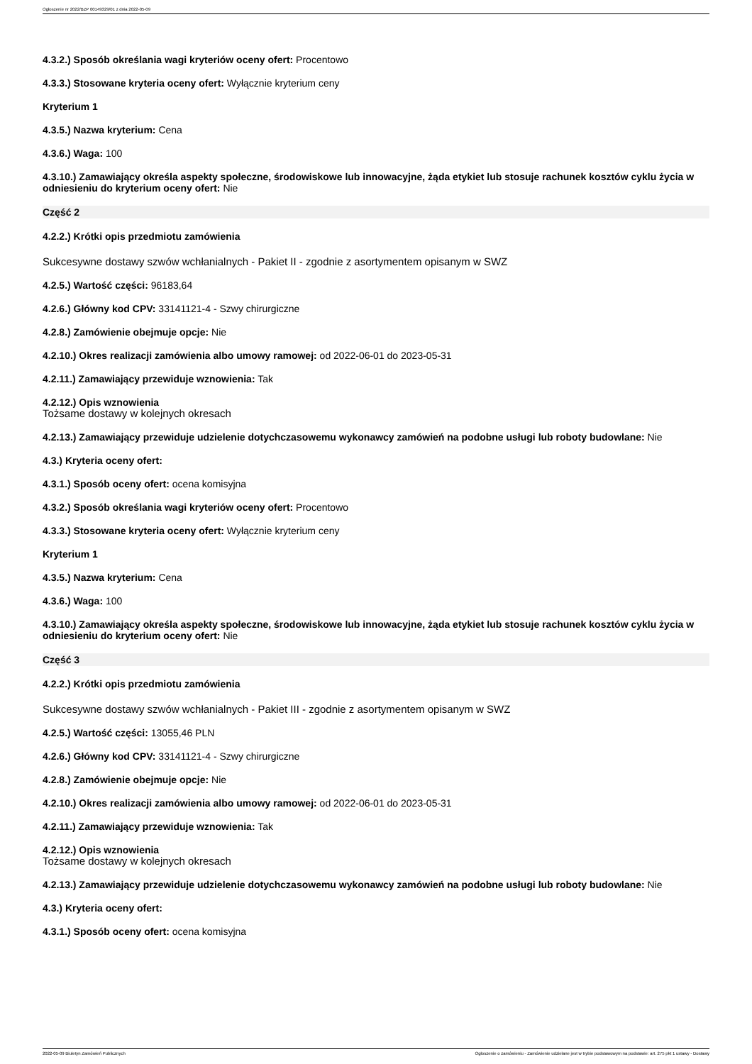Ogłoszenie nr 2022/BZP 00149329/01 z dnia 2022-05-09
4.3.2.) Sposób określania wagi kryteriów oceny ofert: Procentowo
4.3.3.) Stosowane kryteria oceny ofert: Wyłącznie kryterium ceny
Kryterium 1
4.3.5.) Nazwa kryterium: Cena
4.3.6.) Waga: 100
4.3.10.) Zamawiający określa aspekty społeczne, środowiskowe lub innowacyjne, żąda etykiet lub stosuje rachunek kosztów cyklu życia w odniesieniu do kryterium oceny ofert: Nie
Część 2
4.2.2.) Krótki opis przedmiotu zamówienia
Sukcesywne dostawy szwów wchłanialnych - Pakiet II - zgodnie z asortymentem opisanym w SWZ
4.2.5.) Wartość części: 96183,64
4.2.6.) Główny kod CPV: 33141121-4 - Szwy chirurgiczne
4.2.8.) Zamówienie obejmuje opcje: Nie
4.2.10.) Okres realizacji zamówienia albo umowy ramowej: od 2022-06-01 do 2023-05-31
4.2.11.) Zamawiający przewiduje wznowienia: Tak
4.2.12.) Opis wznowienia
Tożsame dostawy w kolejnych okresach
4.2.13.) Zamawiający przewiduje udzielenie dotychczasowemu wykonawcy zamówień na podobne usługi lub roboty budowlane: Nie
4.3.) Kryteria oceny ofert:
4.3.1.) Sposób oceny ofert: ocena komisyjna
4.3.2.) Sposób określania wagi kryteriów oceny ofert: Procentowo
4.3.3.) Stosowane kryteria oceny ofert: Wyłącznie kryterium ceny
Kryterium 1
4.3.5.) Nazwa kryterium: Cena
4.3.6.) Waga: 100
4.3.10.) Zamawiający określa aspekty społeczne, środowiskowe lub innowacyjne, żąda etykiet lub stosuje rachunek kosztów cyklu życia w odniesieniu do kryterium oceny ofert: Nie
Część 3
4.2.2.) Krótki opis przedmiotu zamówienia
Sukcesywne dostawy szwów wchłanialnych - Pakiet III - zgodnie z asortymentem opisanym w SWZ
4.2.5.) Wartość części: 13055,46 PLN
4.2.6.) Główny kod CPV: 33141121-4 - Szwy chirurgiczne
4.2.8.) Zamówienie obejmuje opcje: Nie
4.2.10.) Okres realizacji zamówienia albo umowy ramowej: od 2022-06-01 do 2023-05-31
4.2.11.) Zamawiający przewiduje wznowienia: Tak
4.2.12.) Opis wznowienia
Tożsame dostawy w kolejnych okresach
4.2.13.) Zamawiający przewiduje udzielenie dotychczasowemu wykonawcy zamówień na podobne usługi lub roboty budowlane: Nie
4.3.) Kryteria oceny ofert:
4.3.1.) Sposób oceny ofert: ocena komisyjna
2022-05-09 Biuletyn Zamówień Publicznych Ogłoszenie o zamówieniu - Zamówienie udzielane jest w trybie podstawowym na podstawie: art. 275 pkt 1 ustawy - Dostawy